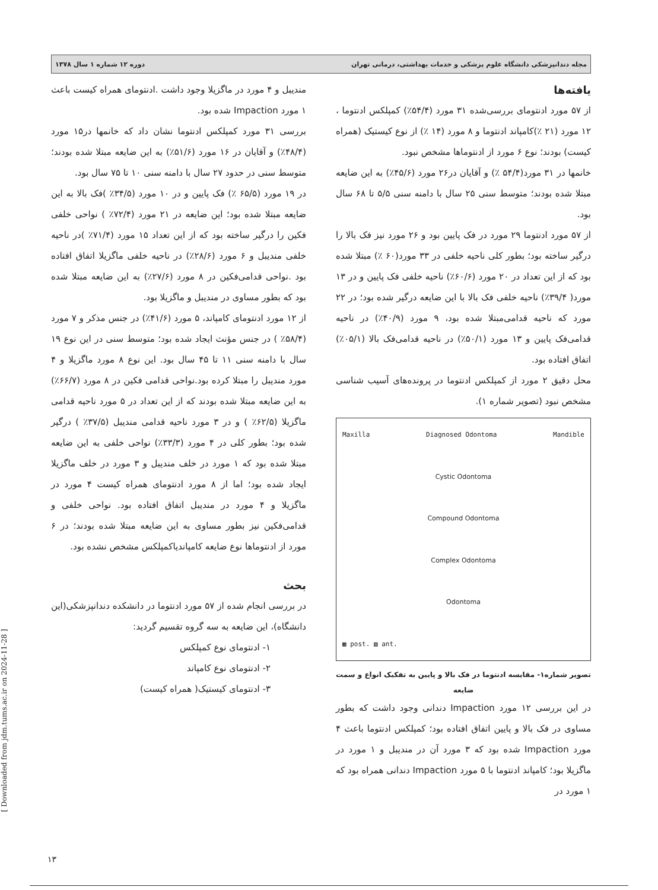مجله دندانپزشکی دانشگاه علوم پزشکی و خدمات بهداشتی، درمانی تهران دوره ۱۲ شماره ۱ سال ۱۳۷۸
یافته‌ها
از ۵۷ مورد ادنتومای بررسی‌شده ۳۱ مورد (۵۴/۴٪) کمپلکس ادنتوما ، ۱۲ مورد (۲۱ ٪)کامپاند ادنتوما و ۸ مورد (۱۴ ٪) از نوع کیستیک (همراه کیست) بودند؛ نوع ۶ مورد از ادنتوماها مشخص نبود.
خانمها در ۳۱ مورد(۵۴/۴ ٪) و آقایان در۲۶ مورد (۴۵/۶٪) به این ضایعه مبتلا شده بودند؛ متوسط سنی ۲۵ سال با دامنه سنی ۵/۵ تا ۶۸ سال بود.
از ۵۷ مورد ادنتوما ۲۹ مورد در فک پایین بود و ۲۶ مورد نیز فک بالا را درگیر ساخته بود؛ بطور کلی ناحیه خلفی در ۳۳ مورد(۶۰ ٪) مبتلا شده بود که از این تعداد در ۲۰ مورد (۶۰/۶٪) ناحیه خلفی فک پایین و در ۱۳ مورد( ۳۹/۴٪) ناحیه خلفی فک بالا با این ضایعه درگیر شده بود؛ در ۲۲ مورد که ناحیه قدامی‌مبتلا شده بود، ۹ مورد (۴۰/۹٪) در ناحیه قدامی‌فک پایین و ۱۳ مورد (۵۰/۱٪) در ناحیه قدامی‌فک بالا (۰۵/۱٪) اتفاق افتاده بود.
محل دقیق ۲ مورد از کمپلکس ادنتوما در پرونده‌های آسیب شناسی مشخص نبود (تصویر شماره ۱).
Maxilla Diagnosed Odontoma Mandible
Cystic Odontoma
Compound Odontoma
Complex Odontoma
Odontoma
▦ post. ▧ ant.
تصویر شماره۱- مقایسه ادنتوما در فک بالا و پایین به تفکیک انواع و سمت ضایعه
در این بررسی ۱۲ مورد Impaction دندانی وجود داشت که بطور مساوی در فک بالا و پایین اتفاق افتاده بود؛ کمپلکس ادنتوما باعث ۴ مورد Impaction شده بود که ۳ مورد آن در مندیبل و ۱ مورد در ماگزیلا بود؛ کامپاند ادنتوما با ۵ مورد Impaction دندانی همراه بود که ۱ مورد در
مندیبل و ۴ مورد در ماگزیلا وجود داشت .ادنتومای همراه کیست باعث ۱ مورد Impaction شده بود.
بررسی ۳۱ مورد کمپلکس ادنتوما نشان داد که خانمها در۱۵ مورد (۴۸/۴٪) و آقایان در ۱۶ مورد (۵۱/۶٪) به این ضایعه مبتلا شده بودند؛ متوسط سنی در حدود ۲۷ سال با دامنه سنی ۱۰ تا ۷۵ سال بود.
در ۱۹ مورد (۶۵/۵ ٪) فک پایین و در ۱۰ مورد (۳۴/۵٪ )فک بالا به این ضایعه مبتلا شده بود؛ این ضایعه در ۲۱ مورد (۷۲/۴٪ ) نواحی خلفی فکین را درگیر ساخته بود که از این تعداد ۱۵ مورد (۷۱/۴٪ )در ناحیه خلفی مندیبل و ۶ مورد (۲۸/۶٪) در ناحیه خلفی ماگزیلا اتفاق افتاده بود .نواحی قدامی‌فکین در ۸ مورد (۲۷/۶٪) به این ضایعه مبتلا شده بود که بطور مساوی در مندیبل و ماگزیلا بود.
از ۱۲ مورد ادنتومای کامپاند، ۵ مورد (۴۱/۶٪) در جنس مذکر و ۷ مورد (۵۸/۴٪ ) در جنس مؤنث ایجاد شده بود؛ متوسط سنی در این نوع ۱۹ سال با دامنه سنی ۱۱ تا ۴۵ سال بود. این نوع ۸ مورد ماگزیلا و ۴ مورد مندیبل را مبتلا کرده بود.نواحی قدامی فکین در ۸ مورد (۶۶/۷٪) به این ضایعه مبتلا شده بودند که از این تعداد در ۵ مورد ناحیه قدامی ماگزیلا (۶۲/۵٪ ) و در ۳ مورد ناحیه قدامی مندیبل (۳۷/۵٪ ) درگیر شده بود؛ بطور کلی در ۴ مورد (۳۳/۳٪) نواحی خلفی به این ضایعه مبتلا شده بود که ۱ مورد در خلف مندیبل و ۳ مورد در خلف ماگزیلا ایجاد شده بود؛ اما از ۸ مورد ادنتومای همراه کیست ۴ مورد در ماگزیلا و ۴ مورد در مندیبل اتفاق افتاده بود. نواحی خلفی و قدامی‌فکین نیز بطور مساوی به این ضایعه مبتلا شده بودند؛ در ۶ مورد از ادنتوماها نوع ضایعه کامپاندیاکمپلکس مشخص نشده بود.
بحث
در بررسی انجام شده از ۵۷ مورد ادنتوما در دانشکده دندانپزشکی(این دانشگاه)، این ضایعه به سه گروه تقسیم گردید:
۱- ادنتومای نوع کمپلکس
۲- ادنتومای نوع کامپاند
۳- ادنتومای کیستیک( همراه کیست)
[ Downloaded from jdm.tums.ac.ir on 2024-11-28 ]
۱۳